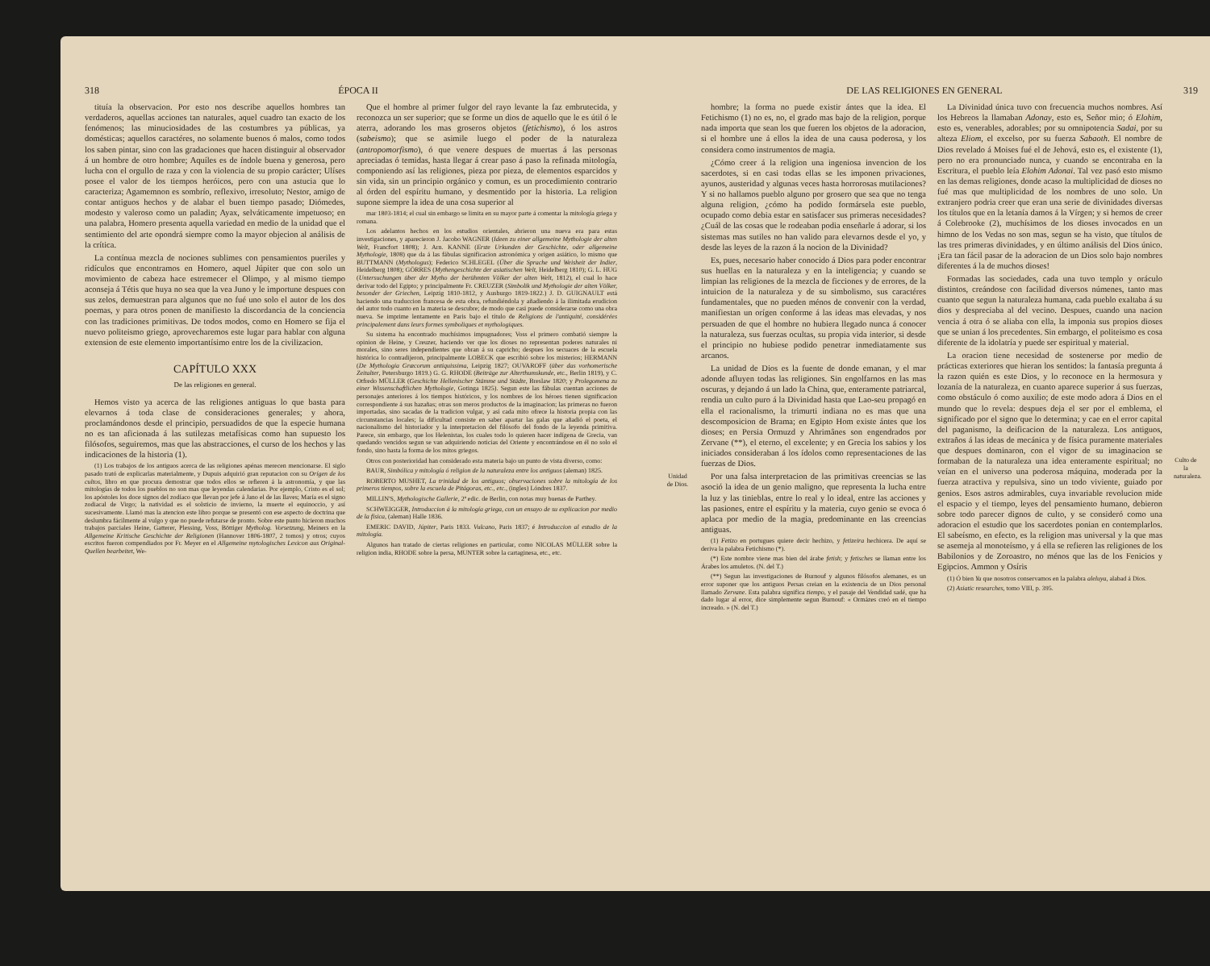318 ÉPOCA II
tituía la observacion. Por esto nos describe aquellos hombres tan verdaderos, aquellas acciones tan naturales, aquel cuadro tan exacto de los fenómenos; las minuciosidades de las costumbres ya públicas, ya domésticas; aquellos caractéres, no solamente buenos ó malos, como todos los saben pintar, sino con las gradaciones que hacen distinguir al observador á un hombre de otro hombre; Aquíles es de índole buena y generosa, pero lucha con el orgullo de raza y con la violencia de su propio carácter; Ulíses posee el valor de los tiempos heróicos, pero con una astucia que lo caracteriza; Agamemnon es sombrío, reflexivo, irresoluto; Nestor, amigo de contar antiguos hechos y de alabar el buen tiempo pasado; Diómedes, modesto y valeroso como un paladin; Ayax, selváticamente impetuoso; en una palabra, Homero presenta aquella variedad en medio de la unidad que el sentimiento del arte opondrá siempre como la mayor objecion al análisis de la crítica.
La contínua mezcla de nociones sublimes con pensamientos pueriles y ridículos que encontramos en Homero, aquel Júpiter que con solo un movimiento de cabeza hace estremecer el Olimpo, y al mismo tiempo aconseja á Tétis que huya no sea que la vea Juno y le importune despues con sus zelos, demuestran para algunos que no fué uno solo el autor de los dos poemas, y para otros ponen de manifiesto la discordancia de la conciencia con las tradiciones primitivas. De todos modos, como en Homero se fija el nuevo politeismo griego, aprovecharemos este lugar para hablar con alguna extension de este elemento importantísimo entre los de la civilizacion.
CAPÍTULO XXX
De las religiones en general.
Hemos visto ya acerca de las religiones antiguas lo que basta para elevarnos á toda clase de consideraciones generales; y ahora, proclamándonos desde el principio, persuadidos de que la especie humana no es tan aficionada á las sutilezas metafísicas como han supuesto los filósofos, seguiremos, mas que las abstracciones, el curso de los hechos y las indicaciones de la historia (1).
(1) Los trabajos de los antiguos acerca de las religiones apénas merecen mencionarse. El siglo pasado trató de explicarlas materialmente, y Dupuis adquirió gran reputacion con su Orígen de los cultos, libro en que procura demostrar que todos ellos se refieren á la astronomía, y que las mitologías de todos los pueblos no son mas que leyendas calendarias. Por ejemplo, Cristo es el sol; los apóstoles los doce signos del zodíaco que llevan por jefe á Jano el de las llaves; María es el signo zodiacal de Virgo; la natividad es el solsticio de invierno, la muerte el equinoccio, y así sucesivamente. Llamó mas la atencion este libro porque se presentó con ese aspecto de doctrina que deslumbra fácilmente al vulgo y que no puede refutarse de pronto. Sobre este punto hicieron muchos trabajos parciales Heine, Gatterer, Plessing, Voss, Böttiger Mytholog. Vorsetzung, Meiners en la Allgemeine Kritische Geschichte der Religionen (Hannover 1806-1807, 2 tomos) y otros; cuyos escritos fueron compendiados por Fr. Meyer en el Allgemeine mytologisches Lexicon aus Original-Quellen bearbeitet, We-
Que el hombre al primer fulgor del rayo levante la faz embrutecida, y reconozca un ser superior; que se forme un dios de aquello que le es útil ó le aterra, adorando los mas groseros objetos (fetichismo), ó los astros (sabeismo); que se asimile luego el poder de la naturaleza (antropomorfismo), ó que venere despues de muertas á las personas apreciadas ó temidas, hasta llegar á crear paso á paso la refinada mitología, componiendo así las religiones, pieza por pieza, de elementos esparcidos y sin vida, sin un principio orgánico y comun, es un procedimiento contrario al órden del espíritu humano, y desmentido por la historia. La religion supone siempre la idea de una cosa superior al
mar 1803-1814; el cual sin embargo se limita en su mayor parte á comentar la mitología griega y romana.
Los adelantos hechos en los estudios orientales, abrieron una nueva era para estas investigaciones, y aparecieron J. Jacobo WAGNER (Ideen zu einer allgemeine Mythologie der alten Welt, Francfort 1808); J. Arn. KANNE (Erste Urkunden der Geschichte, oder allgemeine Mythologie, 1808) que da á las fábulas significacion astronómica y origen asiático, lo mismo que BUTTMANN (Mythologus); Federico SCHLEGEL (Über die Sprache und Weisheit der Indier, Heidelberg 1808); GÖRRES (Mythengeschichte der asiatischen Welt, Heidelberg 1810); G. L. HUG (Untersuchungen über der Mytho der berühmten Völker der alten Welt, 1812), el cual lo hace derivar todo del Egipto; y principalmente Fr. CREUZER (Simbolik und Mythologie der alten Völker, besonder der Griechen, Leipzig 1810-1812, y Ausburgo 1819-1822.) J. D. GUIGNAULT está haciendo una traduccion francesa de esta obra, refundiéndola y añadiendo á la ilimitada erudicion del autor todo cuanto en la materia se descubre; de modo que casi puede considerarse como una obra nueva. Se imprime lentamente en Paris bajo el título de Religions de l'antiquité, considérées principalement dans leurs formes symboliques et mythologiques.
Su sistema ha encontrado muchísimos impugnadores; Voss el primero combatió siempre la opinion de Heine, y Creuzer, haciendo ver que los dioses no representan poderes naturales ni morales, sino seres independientes que obran á su capricho; despues los secuaces de la escuela histórica lo contradijeron, principalmente LOBECK que escribió sobre los misterios; HERMANN (De Mythologia Græcorum antiquissima, Leipzig 1827; OUVAROFF (über das vorhomerische Zeitalter, Petersburgo 1819.) G. G. RHODE (Beiträge zur Alterthumskunde, etc., Berlin 1819), y C. Otfredo MÜLLER (Geschichte Hellenischer Stämme und Städte, Breslaw 1820; y Prolegomena zu einer Wissenschaftlichen Mythologie, Gotinga 1825). Segun este las fábulas cuentan acciones de personajes anteriores á los tiempos históricos, y los nombres de los héroes tienen significacion correspondiente á sus hazañas; otras son meros productos de la imaginacion; las primeras no fueron importadas, sino sacadas de la tradicion vulgar, y así cada mito ofrece la historia propia con las circunstancias locales; la dificultad consiste en saber apartar las galas que añadió el poeta, el nacionalismo del historiador y la interpretacion del filósofo del fondo de la leyenda primitiva. Parece, sin embargo, que los Helenistas, los cuales todo lo quieren hacer indígena de Grecia, van quedando vencidos segun se van adquiriendo noticias del Oriente y encontrándose en él no solo el fondo, sino hasta la forma de los mitos griegos.
Otros con posterioridad han considerado esta materia bajo un punto de vista diverso, como:
BAUR, Simbólica y mitología ó religion de la naturaleza entre los antiguos (aleman) 1825.
ROBERTO MUSHET, La trinidad de los antiguos; observaciones sobre la mitología de los primeros tiempos, sobre la escuela de Pitágoras, etc., etc., (ingles) Lóndres 1837.
MILLIN'S, Mythologische Gallerie, 2ª edic. de Berlin, con notas muy buenas de Parthey.
SCHWEIGGER, Introduccion á la mitología griega, con un ensayo de su explicacion por medio de la física, (aleman) Halle 1836.
EMERIC DAVID, Júpiter, Paris 1833. Vulcano, Paris 1837; é Introduccion al estudio de la mitología.
Algunos han tratado de ciertas religiones en particular, como NICOLAS MÜLLER sobre la religion india, RHODE sobre la persa, MUNTER sobre la cartaginesa, etc., etc.
DE LAS RELIGIONES EN GENERAL 319
Unidad de Dios.
hombre; la forma no puede existir ántes que la idea. El Fetichismo (1) no es, no, el grado mas bajo de la religion, porque nada importa que sean los que fueren los objetos de la adoracion, si el hombre une á ellos la idea de una causa poderosa, y los considera como instrumentos de magia.
¿Cómo creer á la religion una ingeniosa invencion de los sacerdotes, si en casi todas ellas se les imponen privaciones, ayunos, austeridad y algunas veces hasta horrorosas mutilaciones? Y si no hallamos pueblo alguno por grosero que sea que no tenga alguna religion, ¿cómo ha podido formársela este pueblo, ocupado como debia estar en satisfacer sus primeras necesidades? ¿Cuál de las cosas que le rodeaban podia enseñarle á adorar, si los sistemas mas sutiles no han valido para elevarnos desde el yo, y desde las leyes de la razon á la nocion de la Divinidad?
Es, pues, necesario haber conocido á Dios para poder encontrar sus huellas en la naturaleza y en la inteligencia; y cuando se limpian las religiones de la mezcla de ficciones y de errores, de la intuicion de la naturaleza y de su simbolismo, sus caractéres fundamentales, que no pueden ménos de convenir con la verdad, manifiestan un orígen conforme á las ideas mas elevadas, y nos persuaden de que el hombre no hubiera llegado nunca á conocer la naturaleza, sus fuerzas ocultas, su propia vida interior, si desde el principio no hubiese podido penetrar inmediatamente sus arcanos.
La unidad de Dios es la fuente de donde emanan, y el mar adonde afluyen todas las religiones. Sin engolfarnos en las mas oscuras, y dejando á un lado la China, que, enteramente patriarcal, rendia un culto puro á la Divinidad hasta que Lao-seu propagó en ella el racionalismo, la trimurti indiana no es mas que una descomposicion de Brama; en Egipto Hom existe ántes que los dioses; en Persia Ormuzd y Ahrimânes son engendrados por Zervane (**), el eterno, el excelente; y en Grecia los sabios y los iniciados consideraban á los ídolos como representaciones de las fuerzas de Dios.
Por una falsa interpretacion de las primitivas creencias se las asoció la idea de un genio maligno, que representa la lucha entre la luz y las tinieblas, entre lo real y lo ideal, entre las acciones y las pasiones, entre el espíritu y la materia, cuyo genio se evoca ó aplaca por medio de la magia, predominante en las creencias antiguas.
(1) Fetizo en portugues quiere decir hechizo, y fetizeira hechicera. De aquí se deriva la palabra Fetichismo (*).
(*) Este nombre viene mas bien del árabe fetish; y fetisches se llaman entre los Árabes los amuletos. (N. del T.)
(**) Segun las investigaciones de Burnouf y algunos filósofos alemanes, es un error suponer que los antiguos Persas creian en la existencia de un Dios personal llamado Zervane. Esta palabra significa tiempo, y el pasaje del Vendidad sadé, que ha dado lugar al error, dice simplemente segun Burnouf: « Ormázes creó en el tiempo increado. » (N. del T.)
La Divinidad única tuvo con frecuencia muchos nombres. Así los Hebreos la llamaban Adonay, esto es, Señor mio; ó Elohim, esto es, venerables, adorables; por su omnipotencia Sadai, por su alteza Eliom, el excelso, por su fuerza Sabaoth. El nombre de Dios revelado á Moises fué el de Jehová, esto es, el existente (1), pero no era pronunciado nunca, y cuando se encontraba en la Escritura, el pueblo leía Elohim Adonai. Tal vez pasó esto mismo en las demas religiones, donde acaso la multiplicidad de dioses no fué mas que multiplicidad de los nombres de uno solo. Un extranjero podria creer que eran una serie de divinidades diversas los títulos que en la letanía damos á la Vírgen; y si hemos de creer á Colebrooke (2), muchísimos de los dioses invocados en un himno de los Vedas no son mas, segun se ha visto, que títulos de las tres primeras divinidades, y en último análisis del Dios único. ¡Era tan fácil pasar de la adoracion de un Dios solo bajo nombres diferentes á la de muchos dioses!
Formadas las sociedades, cada una tuvo templo y oráculo distintos, creándose con facilidad diversos númenes, tanto mas cuanto que segun la naturaleza humana, cada pueblo exaltaba á su dios y despreciaba al del vecino. Despues, cuando una nacion vencia á otra ó se aliaba con ella, la imponia sus propios dioses que se unian á los precedentes. Sin embargo, el politeismo es cosa diferente de la idolatría y puede ser espiritual y material.
La oracion tiene necesidad de sostenerse por medio de prácticas exteriores que hieran los sentidos: la fantasía pregunta á la razon quién es este Dios, y lo reconoce en la hermosura y lozanía de la naturaleza, en cuanto aparece superior á sus fuerzas, como obstáculo ó como auxilio; de este modo adora á Dios en el mundo que lo revela: despues deja el ser por el emblema, el significado por el signo que lo determina; y cae en el error capital del paganismo, la deificacion de la naturaleza. Los antiguos, extraños á las ideas de mecánica y de física puramente materiales que despues dominaron, con el vigor de su imaginacion se formaban de la naturaleza una idea enteramente espiritual; no veían en el universo una poderosa máquina, moderada por la fuerza atractiva y repulsiva, sino un todo viviente, guiado por genios. Esos astros admirables, cuya invariable revolucion mide el espacio y el tiempo, leyes del pensamiento humano, debieron sobre todo parecer dignos de culto, y se consideró como una adoracion el estudio que los sacerdotes ponian en contemplarlos. El sabeísmo, en efecto, es la religion mas universal y la que mas se asemeja al monoteísmo, y á ella se refieren las religiones de los Babilonios y de Zoroastro, no ménos que las de los Fenicios y Egipcios. Ammon y Osíris
(1) Ó bien Ya que nosotros conservamos en la palabra aleluya, alabad á Dios.
(2) Asiatic researches, tomo VIII, p. 395.
Culto de la naturaleza.